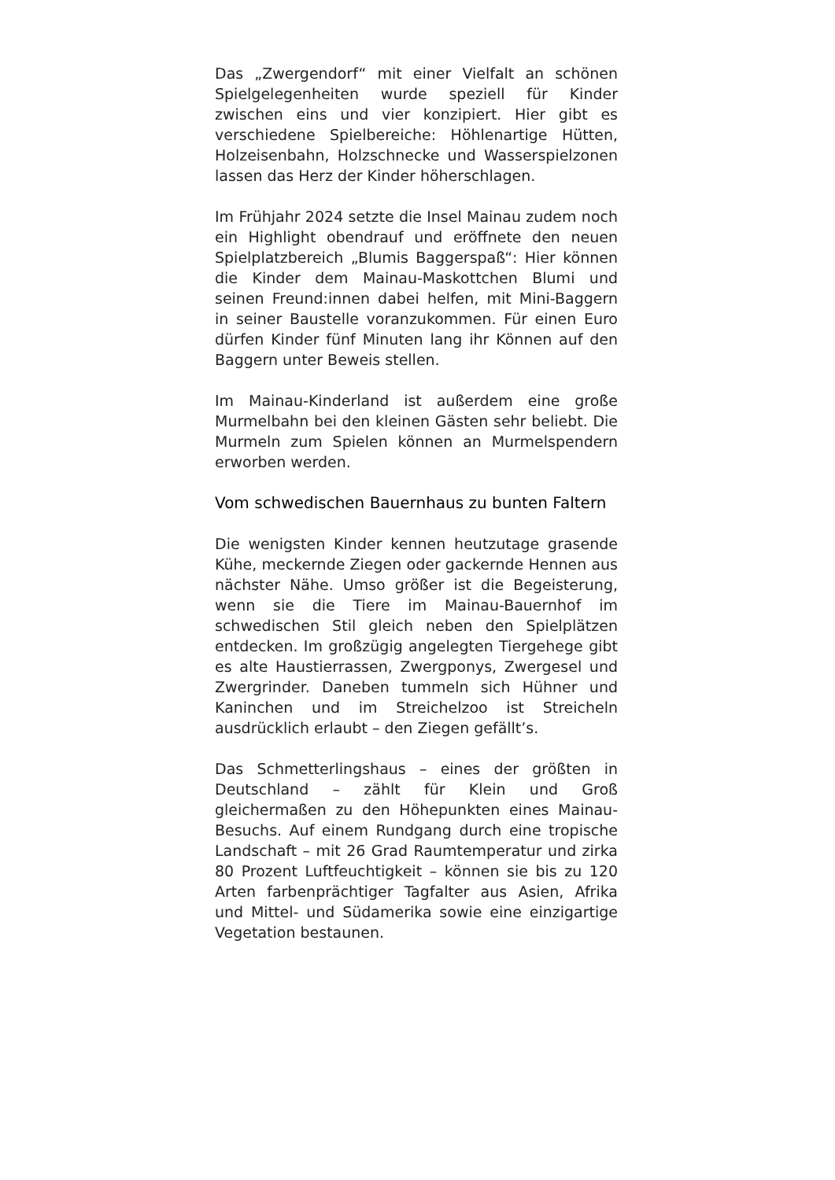Das „Zwergendorf“ mit einer Vielfalt an schönen Spielgelegenheiten wurde speziell für Kinder zwischen eins und vier konzipiert. Hier gibt es verschiedene Spielbereiche: Höhlenartige Hütten, Holzeisenbahn, Holzschnecke und Wasserspielzonen lassen das Herz der Kinder höherschlagen.
Im Frühjahr 2024 setzte die Insel Mainau zudem noch ein Highlight obendrauf und eröffnete den neuen Spielplatzbereich „Blumis Baggerspaß“: Hier können die Kinder dem Mainau-Maskottchen Blumi und seinen Freund:innen dabei helfen, mit Mini-Baggern in seiner Baustelle voranzukommen. Für einen Euro dürfen Kinder fünf Minuten lang ihr Können auf den Baggern unter Beweis stellen.
Im Mainau-Kinderland ist außerdem eine große Murmelbahn bei den kleinen Gästen sehr beliebt. Die Murmeln zum Spielen können an Murmelspendern erworben werden.
Vom schwedischen Bauernhaus zu bunten Faltern
Die wenigsten Kinder kennen heutzutage grasende Kühe, meckernde Ziegen oder gackernde Hennen aus nächster Nähe. Umso größer ist die Begeisterung, wenn sie die Tiere im Mainau-Bauernhof im schwedischen Stil gleich neben den Spielplätzen entdecken. Im großzügig angelegten Tiergehege gibt es alte Haustierrassen, Zwergponys, Zwergesel und Zwergrinder. Daneben tummeln sich Hühner und Kaninchen und im Streichelzoo ist Streicheln ausdrücklich erlaubt – den Ziegen gefällt’s.
Das Schmetterlingshaus – eines der größten in Deutschland – zählt für Klein und Groß gleichermaßen zu den Höhepunkten eines Mainau-Besuchs. Auf einem Rundgang durch eine tropische Landschaft – mit 26 Grad Raumtemperatur und zirka 80 Prozent Luftfeuchtigkeit – können sie bis zu 120 Arten farbenprächtiger Tagfalter aus Asien, Afrika und Mittel- und Südamerika sowie eine einzigartige Vegetation bestaunen.